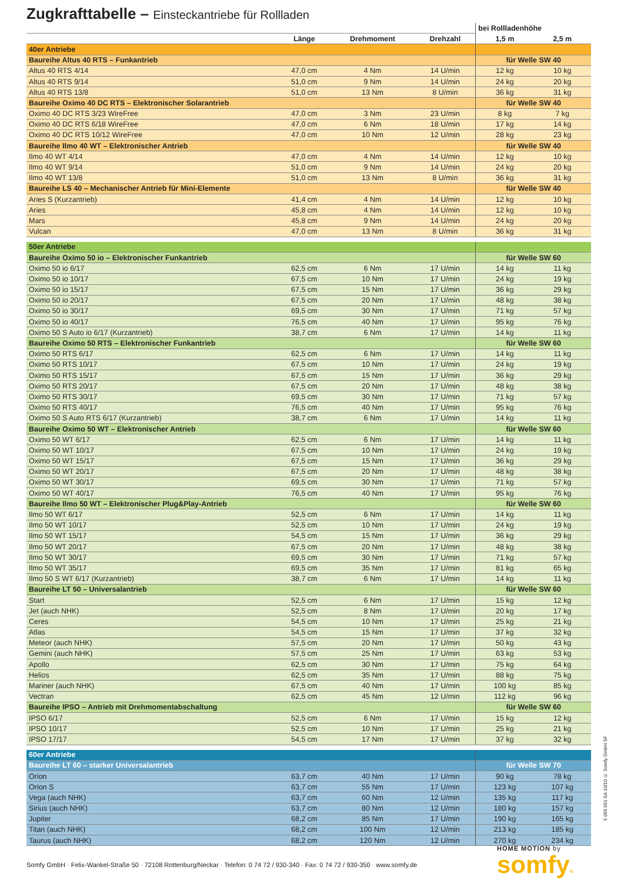Zugkrafttabelle – Einsteckantriebe für Rollladen
| | | | | bei Rollladenhöhe | |
| --- | --- | --- | --- | --- | --- |
| | Länge | Drehmoment | Drehzahl | 1,5 m | 2,5 m |
| 40er Antriebe | | | | | |
| Baureihe Altus 40 RTS – Funkantrieb | | | | für Welle SW 40 | |
| Altus 40 RTS 4/14 | 47,0 cm | 4 Nm | 14 U/min | 12 kg | 10 kg |
| Altus 40 RTS 9/14 | 51,0 cm | 9 Nm | 14 U/min | 24 kg | 20 kg |
| Altus 40 RTS 13/8 | 51,0 cm | 13 Nm | 8 U/min | 36 kg | 31 kg |
| Baureihe Oximo 40 DC RTS – Elektronischer Solarantrieb | | | | für Welle SW 40 | |
| Oximo 40 DC RTS 3/23 WireFree | 47,0 cm | 3 Nm | 23 U/min | 8 kg | 7 kg |
| Oximo 40 DC RTS 6/18 WireFree | 47,0 cm | 6 Nm | 18 U/min | 17 kg | 14 kg |
| Oximo 40 DC RTS 10/12 WireFree | 47,0 cm | 10 Nm | 12 U/min | 28 kg | 23 kg |
| Baureihe Ilmo 40 WT – Elektronischer Antrieb | | | | für Welle SW 40 | |
| Ilmo 40 WT 4/14 | 47,0 cm | 4 Nm | 14 U/min | 12 kg | 10 kg |
| Ilmo 40 WT 9/14 | 51,0 cm | 9 Nm | 14 U/min | 24 kg | 20 kg |
| Ilmo 40 WT 13/8 | 51,0 cm | 13 Nm | 8 U/min | 36 kg | 31 kg |
| Baureihe LS 40 – Mechanischer Antrieb für Mini-Elemente | | | | für Welle SW 40 | |
| Aries S (Kurzantrieb) | 41,4 cm | 4 Nm | 14 U/min | 12 kg | 10 kg |
| Aries | 45,8 cm | 4 Nm | 14 U/min | 12 kg | 10 kg |
| Mars | 45,8 cm | 9 Nm | 14 U/min | 24 kg | 20 kg |
| Vulcan | 47,0 cm | 13 Nm | 8 U/min | 36 kg | 31 kg |
| 50er Antriebe | | | | | |
| Baureihe Oximo 50 io – Elektronischer Funkantrieb | | | | für Welle SW 60 | |
| Oximo 50 io 6/17 | 62,5 cm | 6 Nm | 17 U/min | 14 kg | 11 kg |
| Oximo 50 io 10/17 | 67,5 cm | 10 Nm | 17 U/min | 24 kg | 19 kg |
| Oximo 50 io 15/17 | 67,5 cm | 15 Nm | 17 U/min | 36 kg | 29 kg |
| Oximo 50 io 20/17 | 67,5 cm | 20 Nm | 17 U/min | 48 kg | 38 kg |
| Oximo 50 io 30/17 | 69,5 cm | 30 Nm | 17 U/min | 71 kg | 57 kg |
| Oximo 50 io 40/17 | 76,5 cm | 40 Nm | 17 U/min | 95 kg | 76 kg |
| Oximo 50 S Auto io 6/17 (Kurzantrieb) | 38,7 cm | 6 Nm | 17 U/min | 14 kg | 11 kg |
| Baureihe Oximo 50 RTS – Elektronischer Funkantrieb | | | | für Welle SW 60 | |
| Oximo 50 RTS 6/17 | 62,5 cm | 6 Nm | 17 U/min | 14 kg | 11 kg |
| Oximo 50 RTS 10/17 | 67,5 cm | 10 Nm | 17 U/min | 24 kg | 19 kg |
| Oximo 50 RTS 15/17 | 67,5 cm | 15 Nm | 17 U/min | 36 kg | 29 kg |
| Oximo 50 RTS 20/17 | 67,5 cm | 20 Nm | 17 U/min | 48 kg | 38 kg |
| Oximo 50 RTS 30/17 | 69,5 cm | 30 Nm | 17 U/min | 71 kg | 57 kg |
| Oximo 50 RTS 40/17 | 76,5 cm | 40 Nm | 17 U/min | 95 kg | 76 kg |
| Oximo 50 S Auto RTS 6/17 (Kurzantrieb) | 38,7 cm | 6 Nm | 17 U/min | 14 kg | 11 kg |
| Baureihe Oximo 50 WT – Elektronischer Antrieb | | | | für Welle SW 60 | |
| Oximo 50 WT 6/17 | 62,5 cm | 6 Nm | 17 U/min | 14 kg | 11 kg |
| Oximo 50 WT 10/17 | 67,5 cm | 10 Nm | 17 U/min | 24 kg | 19 kg |
| Oximo 50 WT 15/17 | 67,5 cm | 15 Nm | 17 U/min | 36 kg | 29 kg |
| Oximo 50 WT 20/17 | 67,5 cm | 20 Nm | 17 U/min | 48 kg | 38 kg |
| Oximo 50 WT 30/17 | 69,5 cm | 30 Nm | 17 U/min | 71 kg | 57 kg |
| Oximo 50 WT 40/17 | 76,5 cm | 40 Nm | 17 U/min | 95 kg | 76 kg |
| Baureihe Ilmo 50 WT – Elektronischer Plug&Play-Antrieb | | | | für Welle SW 60 | |
| Ilmo 50 WT 6/17 | 52,5 cm | 6 Nm | 17 U/min | 14 kg | 11 kg |
| Ilmo 50 WT 10/17 | 52,5 cm | 10 Nm | 17 U/min | 24 kg | 19 kg |
| Ilmo 50 WT 15/17 | 54,5 cm | 15 Nm | 17 U/min | 36 kg | 29 kg |
| Ilmo 50 WT 20/17 | 67,5 cm | 20 Nm | 17 U/min | 48 kg | 38 kg |
| Ilmo 50 WT 30/17 | 69,5 cm | 30 Nm | 17 U/min | 71 kg | 57 kg |
| Ilmo 50 WT 35/17 | 69,5 cm | 35 Nm | 17 U/min | 81 kg | 65 kg |
| Ilmo 50 S WT 6/17 (Kurzantrieb) | 38,7 cm | 6 Nm | 17 U/min | 14 kg | 11 kg |
| Baureihe LT 50 – Universalantrieb | | | | für Welle SW 60 | |
| Start | 52,5 cm | 6 Nm | 17 U/min | 15 kg | 12 kg |
| Jet (auch NHK) | 52,5 cm | 8 Nm | 17 U/min | 20 kg | 17 kg |
| Ceres | 54,5 cm | 10 Nm | 17 U/min | 25 kg | 21 kg |
| Atlas | 54,5 cm | 15 Nm | 17 U/min | 37 kg | 32 kg |
| Meteor (auch NHK) | 57,5 cm | 20 Nm | 17 U/min | 50 kg | 43 kg |
| Gemini (auch NHK) | 57,5 cm | 25 Nm | 17 U/min | 63 kg | 53 kg |
| Apollo | 62,5 cm | 30 Nm | 17 U/min | 75 kg | 64 kg |
| Helios | 62,5 cm | 35 Nm | 17 U/min | 88 kg | 75 kg |
| Mariner (auch NHK) | 67,5 cm | 40 Nm | 17 U/min | 100 kg | 85 kg |
| Vectran | 62,5 cm | 45 Nm | 12 U/min | 112 kg | 96 kg |
| Baureihe IPSO – Antrieb mit Drehmomentabschaltung | | | | für Welle SW 60 | |
| IPSO 6/17 | 52,5 cm | 6 Nm | 17 U/min | 15 kg | 12 kg |
| IPSO 10/17 | 52,5 cm | 10 Nm | 17 U/min | 25 kg | 21 kg |
| IPSO 17/17 | 54,5 cm | 17 Nm | 17 U/min | 37 kg | 32 kg |
| 60er Antriebe | | | | | |
| Baureihe LT 60 – starker Universalantrieb | | | | für Welle SW 70 | |
| Orion | 63,7 cm | 40 Nm | 17 U/min | 90 kg | 78 kg |
| Orion S | 63,7 cm | 55 Nm | 17 U/min | 123 kg | 107 kg |
| Vega (auch NHK) | 63,7 cm | 60 Nm | 12 U/min | 135 kg | 117 kg |
| Sirius (auch NHK) | 63,7 cm | 80 Nm | 12 U/min | 180 kg | 157 kg |
| Jupiter | 68,2 cm | 85 Nm | 17 U/min | 190 kg | 165 kg |
| Titan (auch NHK) | 68,2 cm | 100 Nm | 12 U/min | 213 kg | 185 kg |
| Taurus (auch NHK) | 68,2 cm | 120 Nm | 12 U/min | 270 kg | 234 kg |
5 069 991 SA 10/10 © Somfy GmbH SF
HOME MOTION by
somfy®
Somfy GmbH · Felix-Wankel-Straße 50 · 72108 Rottenburg/Neckar · Telefon: 0 74 72 / 930-340 · Fax: 0 74 72 / 930-350 · www.somfy.de